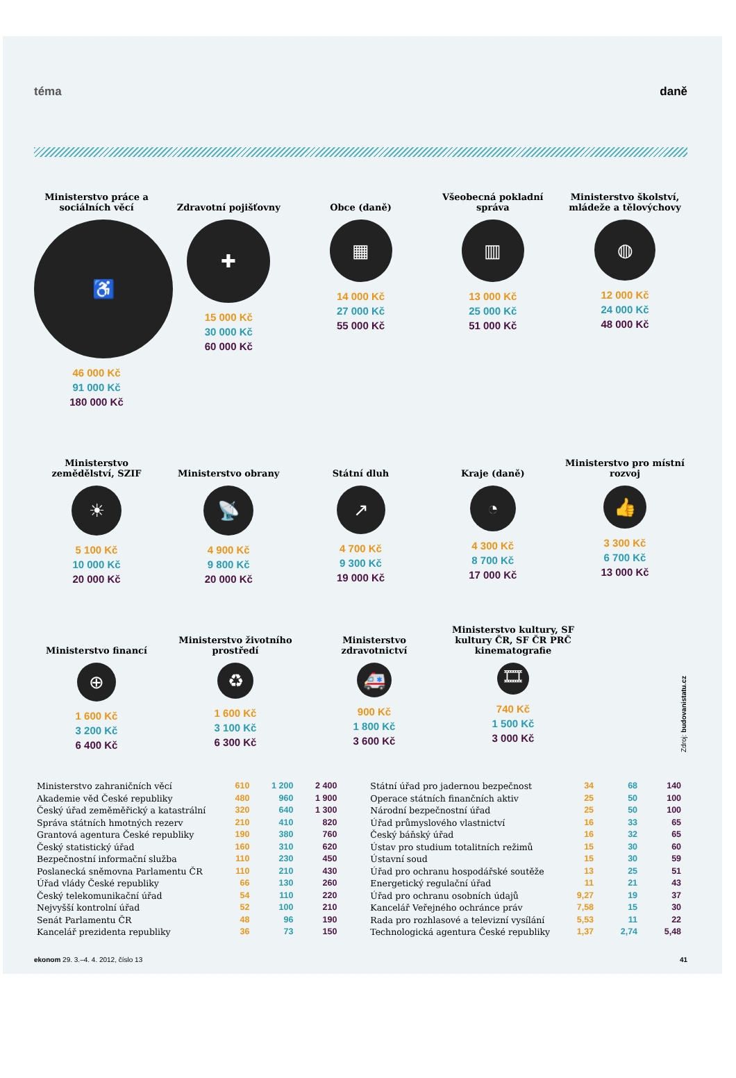téma daně
Ministerstvo práce a sociálních věcí
♿
46 000 Kč
91 000 Kč
180 000 Kč
Zdravotní pojišťovny
✚
15 000 Kč
30 000 Kč
60 000 Kč
Obce (daně)
▦
14 000 Kč
27 000 Kč
55 000 Kč
Všeobecná pokladní správa
▥
13 000 Kč
25 000 Kč
51 000 Kč
Ministerstvo školství, mládeže a tělovýchovy
◍
12 000 Kč
24 000 Kč
48 000 Kč
Ministerstvo zemědělství, SZIF
☀
5 100 Kč
10 000 Kč
20 000 Kč
Ministerstvo obrany
📡
4 900 Kč
9 800 Kč
20 000 Kč
Státní dluh
↗
4 700 Kč
9 300 Kč
19 000 Kč
Kraje (daně)
◔
4 300 Kč
8 700 Kč
17 000 Kč
Ministerstvo pro místní rozvoj
👍
3 300 Kč
6 700 Kč
13 000 Kč
Ministerstvo financí
⊕
1 600 Kč
3 200 Kč
6 400 Kč
Ministerstvo životního prostředí
♻
1 600 Kč
3 100 Kč
6 300 Kč
Ministerstvo zdravotnictví
🚑
900 Kč
1 800 Kč
3 600 Kč
Ministerstvo kultury, SF kultury ČR, SF ČR PRČ kinematografie
🎞
740 Kč
1 500 Kč
3 000 Kč
Zdroj: budovanistatu.cz
| Ministerstvo zahraničních věcí | 610 | 1 200 | 2 400 |
| Akademie věd České republiky | 480 | 960 | 1 900 |
| Český úřad zeměměřický a katastrální | 320 | 640 | 1 300 |
| Správa státních hmotných rezerv | 210 | 410 | 820 |
| Grantová agentura České republiky | 190 | 380 | 760 |
| Český statistický úřad | 160 | 310 | 620 |
| Bezpečnostní informační služba | 110 | 230 | 450 |
| Poslanecká sněmovna Parlamentu ČR | 110 | 210 | 430 |
| Úřad vlády České republiky | 66 | 130 | 260 |
| Český telekomunikační úřad | 54 | 110 | 220 |
| Nejvyšší kontrolní úřad | 52 | 100 | 210 |
| Senát Parlamentu ČR | 48 | 96 | 190 |
| Kancelář prezidenta republiky | 36 | 73 | 150 |
| Státní úřad pro jadernou bezpečnost | 34 | 68 | 140 |
| Operace státních finančních aktiv | 25 | 50 | 100 |
| Národní bezpečnostní úřad | 25 | 50 | 100 |
| Úřad průmyslového vlastnictví | 16 | 33 | 65 |
| Český báňský úřad | 16 | 32 | 65 |
| Ústav pro studium totalitních režimů | 15 | 30 | 60 |
| Ústavní soud | 15 | 30 | 59 |
| Úřad pro ochranu hospodářské soutěže | 13 | 25 | 51 |
| Energetický regulační úřad | 11 | 21 | 43 |
| Úřad pro ochranu osobních údajů | 9,27 | 19 | 37 |
| Kancelář Veřejného ochránce práv | 7,58 | 15 | 30 |
| Rada pro rozhlasové a televizní vysílání | 5,53 | 11 | 22 |
| Technologická agentura České republiky | 1,37 | 2,74 | 5,48 |
ekonom 29. 3.–4. 4. 2012, číslo 13 41